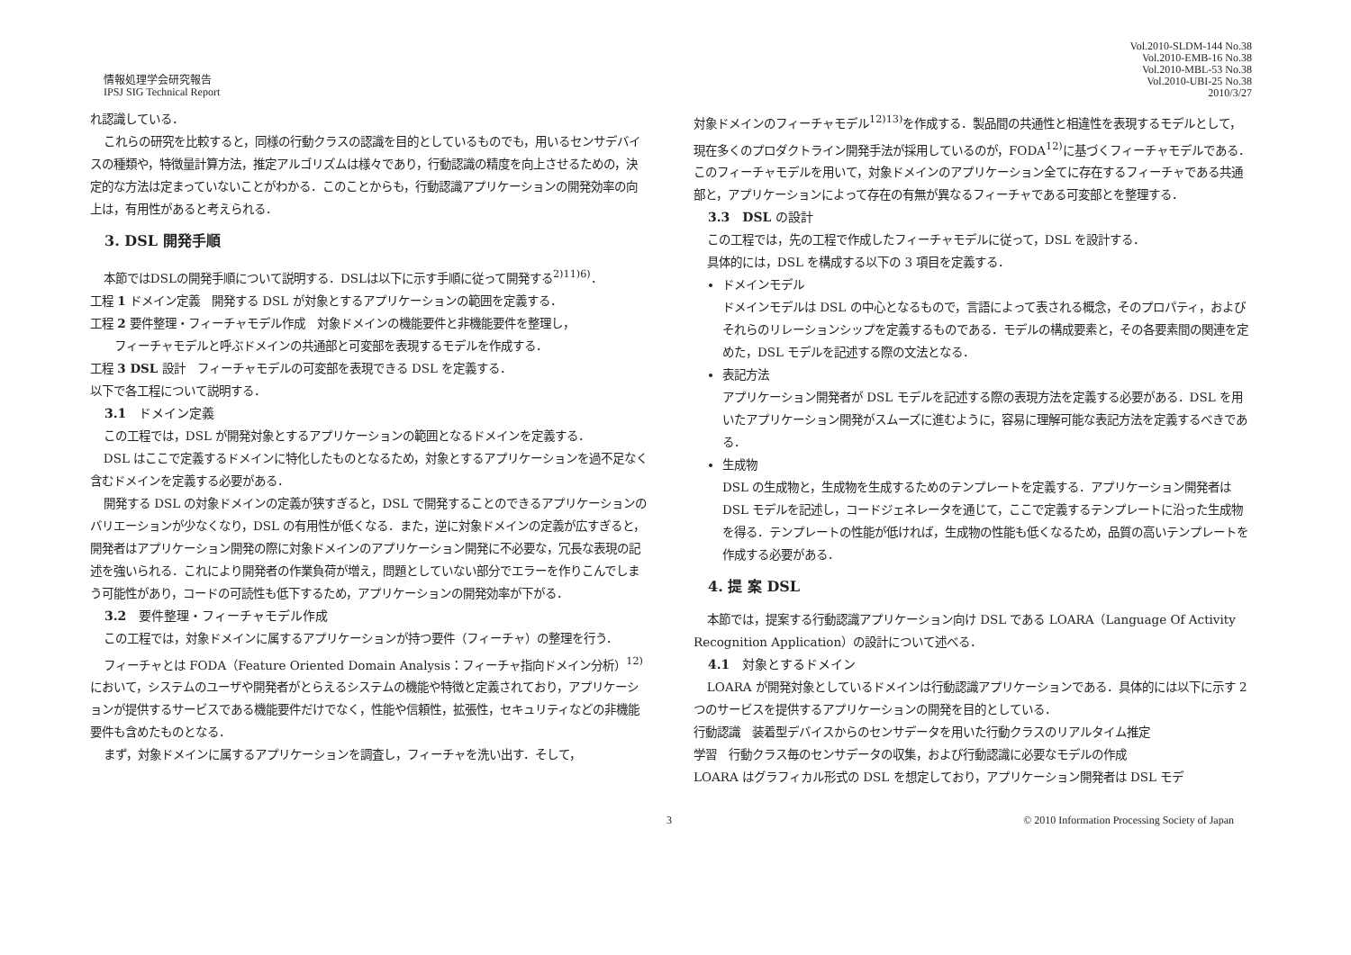情報処理学会研究報告
IPSJ SIG Technical Report
Vol.2010-SLDM-144 No.38
Vol.2010-EMB-16 No.38
Vol.2010-MBL-53 No.38
Vol.2010-UBI-25 No.38
2010/3/27
れ認識している．
これらの研究を比較すると，同様の行動クラスの認識を目的としているものでも，用いるセンサデバイスの種類や，特徴量計算方法，推定アルゴリズムは様々であり，行動認識の精度を向上させるための，決定的な方法は定まっていないことがわかる．このことからも，行動認識アプリケーションの開発効率の向上は，有用性があると考えられる．
3. DSL 開発手順
本節ではDSLの開発手順について説明する．DSLは以下に示す手順に従って開発する<sup>2)11)6)</sup>．
工程 1 ドメイン定義　開発する DSL が対象とするアプリケーションの範囲を定義する．
工程 2 要件整理・フィーチャモデル作成　対象ドメインの機能要件と非機能要件を整理し，
フィーチャモデルと呼ぶドメインの共通部と可変部を表現するモデルを作成する．
工程 3 DSL 設計　フィーチャモデルの可変部を表現できる DSL を定義する．
以下で各工程について説明する．
3.1　ドメイン定義
この工程では，DSL が開発対象とするアプリケーションの範囲となるドメインを定義する．
DSL はここで定義するドメインに特化したものとなるため，対象とするアプリケーションを過不足なく含むドメインを定義する必要がある．
開発する DSL の対象ドメインの定義が狭すぎると，DSL で開発することのできるアプリケーションのバリエーションが少なくなり，DSL の有用性が低くなる．また，逆に対象ドメインの定義が広すぎると，開発者はアプリケーション開発の際に対象ドメインのアプリケーション開発に不必要な，冗長な表現の記述を強いられる．これにより開発者の作業負荷が増え，問題としていない部分でエラーを作りこんでしまう可能性があり，コードの可読性も低下するため，アプリケーションの開発効率が下がる．
3.2　要件整理・フィーチャモデル作成
この工程では，対象ドメインに属するアプリケーションが持つ要件（フィーチャ）の整理を行う．
フィーチャとは FODA（Feature Oriented Domain Analysis：フィーチャ指向ドメイン分析）<sup>12)</sup>において，システムのユーザや開発者がとらえるシステムの機能や特徴と定義されており，アプリケーションが提供するサービスである機能要件だけでなく，性能や信頼性，拡張性，セキュリティなどの非機能要件も含めたものとなる．
まず，対象ドメインに属するアプリケーションを調査し，フィーチャを洗い出す．そして，
対象ドメインのフィーチャモデル<sup>12)13)</sup>を作成する．製品間の共通性と相違性を表現するモデルとして，現在多くのプロダクトライン開発手法が採用しているのが，FODA<sup>12)</sup>に基づくフィーチャモデルである．このフィーチャモデルを用いて，対象ドメインのアプリケーション全てに存在するフィーチャである共通部と，アプリケーションによって存在の有無が異なるフィーチャである可変部とを整理する．
3.3　DSL の設計
この工程では，先の工程で作成したフィーチャモデルに従って，DSL を設計する．
具体的には，DSL を構成する以下の 3 項目を定義する．
ドメインモデル
ドメインモデルは DSL の中心となるもので，言語によって表される概念，そのプロパティ，およびそれらのリレーションシップを定義するものである．モデルの構成要素と，その各要素間の関連を定めた，DSL モデルを記述する際の文法となる．
表記方法
アプリケーション開発者が DSL モデルを記述する際の表現方法を定義する必要がある．DSL を用いたアプリケーション開発がスムーズに進むように，容易に理解可能な表記方法を定義するべきである．
生成物
DSL の生成物と，生成物を生成するためのテンプレートを定義する．アプリケーション開発者は DSL モデルを記述し，コードジェネレータを通じて，ここで定義するテンプレートに沿った生成物を得る．テンプレートの性能が低ければ，生成物の性能も低くなるため，品質の高いテンプレートを作成する必要がある．
4. 提 案 DSL
本節では，提案する行動認識アプリケーション向け DSL である LOARA（Language Of Activity Recognition Application）の設計について述べる．
4.1　対象とするドメイン
LOARA が開発対象としているドメインは行動認識アプリケーションである．具体的には以下に示す 2 つのサービスを提供するアプリケーションの開発を目的としている．
行動認識　装着型デバイスからのセンサデータを用いた行動クラスのリアルタイム推定
学習　行動クラス毎のセンサデータの収集，および行動認識に必要なモデルの作成
LOARA はグラフィカル形式の DSL を想定しており，アプリケーション開発者は DSL モデ
3 © 2010 Information Processing Society of Japan